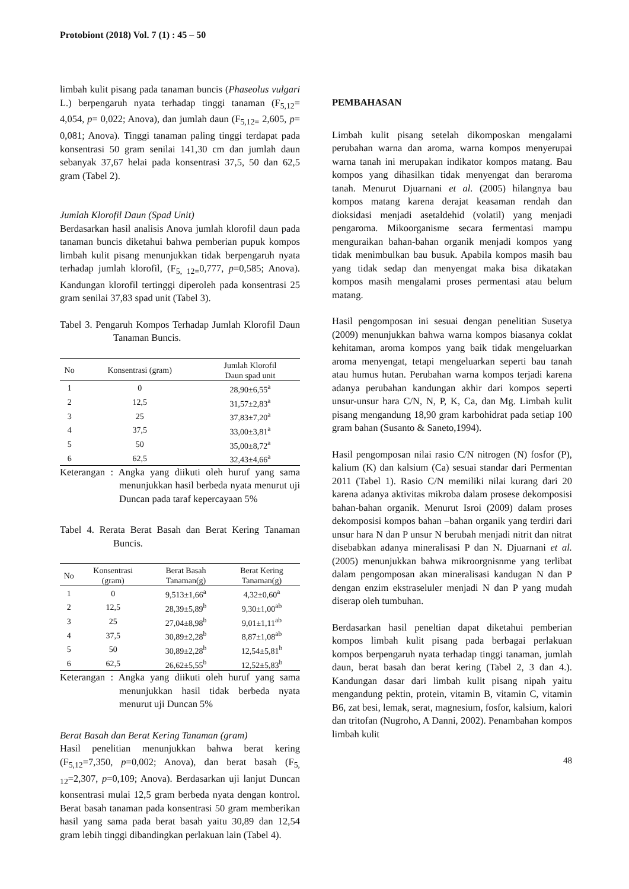Protobiont (2018) Vol. 7 (1) : 45 – 50
limbah kulit pisang pada tanaman buncis (Phaseolus vulgari L.) berpengaruh nyata terhadap tinggi tanaman (F<sub>5,12</sub>= 4,054, p= 0,022; Anova), dan jumlah daun (F<sub>5,12=</sub> 2,605, p= 0,081; Anova). Tinggi tanaman paling tinggi terdapat pada konsentrasi 50 gram senilai 141,30 cm dan jumlah daun sebanyak 37,67 helai pada konsentrasi 37,5, 50 dan 62,5 gram (Tabel 2).
Jumlah Klorofil Daun (Spad Unit)
Berdasarkan hasil analisis Anova jumlah klorofil daun pada tanaman buncis diketahui bahwa pemberian pupuk kompos limbah kulit pisang menunjukkan tidak berpengaruh nyata terhadap jumlah klorofil, (F<sub>5, 12=</sub>0,777, p=0,585; Anova). Kandungan klorofil tertinggi diperoleh pada konsentrasi 25 gram senilai 37,83 spad unit (Tabel 3).
Tabel 3. Pengaruh Kompos Terhadap Jumlah Klorofil Daun Tanaman Buncis.
| No | Konsentrasi (gram) | Jumlah Klorofil Daun spad unit |
| --- | --- | --- |
| 1 | 0 | 28,90±6,55<sup>a</sup> |
| 2 | 12,5 | 31,57±2,83<sup>a</sup> |
| 3 | 25 | 37,83±7,20<sup>a</sup> |
| 4 | 37,5 | 33,00±3,81<sup>a</sup> |
| 5 | 50 | 35,00±8,72<sup>a</sup> |
| 6 | 62,5 | 32,43±4,66<sup>a</sup> |
Keterangan : Angka yang diikuti oleh huruf yang sama menunjukkan hasil berbeda nyata menurut uji Duncan pada taraf kepercayaan 5%
Tabel 4. Rerata Berat Basah dan Berat Kering Tanaman Buncis.
| No | Konsentrasi (gram) | Berat Basah Tanaman(g) | Berat Kering Tanaman(g) |
| --- | --- | --- | --- |
| 1 | 0 | 9,513±1,66<sup>a</sup> | 4,32±0,60<sup>a</sup> |
| 2 | 12,5 | 28,39±5,89<sup>b</sup> | 9,30±1,00<sup>ab</sup> |
| 3 | 25 | 27,04±8,98<sup>b</sup> | 9,01±1,11<sup>ab</sup> |
| 4 | 37,5 | 30,89±2,28<sup>b</sup> | 8,87±1,08<sup>ab</sup> |
| 5 | 50 | 30,89±2,28<sup>b</sup> | 12,54±5,81<sup>b</sup> |
| 6 | 62,5 | 26,62±5,55<sup>b</sup> | 12,52±5,83<sup>b</sup> |
Keterangan : Angka yang diikuti oleh huruf yang sama menunjukkan hasil tidak berbeda nyata menurut uji Duncan 5%
Berat Basah dan Berat Kering Tanaman (gram)
Hasil penelitian menunjukkan bahwa berat kering (F<sub>5,12</sub>=7,350, p=0,002; Anova), dan berat basah (F<sub>5, 12</sub>=2,307, p=0,109; Anova). Berdasarkan uji lanjut Duncan konsentrasi mulai 12,5 gram berbeda nyata dengan kontrol. Berat basah tanaman pada konsentrasi 50 gram memberikan hasil yang sama pada berat basah yaitu 30,89 dan 12,54 gram lebih tinggi dibandingkan perlakuan lain (Tabel 4).
PEMBAHASAN
Limbah kulit pisang setelah dikomposkan mengalami perubahan warna dan aroma, warna kompos menyerupai warna tanah ini merupakan indikator kompos matang. Bau kompos yang dihasilkan tidak menyengat dan beraroma tanah. Menurut Djuarnani et al. (2005) hilangnya bau kompos matang karena derajat keasaman rendah dan dioksidasi menjadi asetaldehid (volatil) yang menjadi pengaroma. Mikoorganisme secara fermentasi mampu menguraikan bahan-bahan organik menjadi kompos yang tidak menimbulkan bau busuk. Apabila kompos masih bau yang tidak sedap dan menyengat maka bisa dikatakan kompos masih mengalami proses permentasi atau belum matang.
Hasil pengomposan ini sesuai dengan penelitian Susetya (2009) menunjukkan bahwa warna kompos biasanya coklat kehitaman, aroma kompos yang baik tidak mengeluarkan aroma menyengat, tetapi mengeluarkan seperti bau tanah atau humus hutan. Perubahan warna kompos terjadi karena adanya perubahan kandungan akhir dari kompos seperti unsur-unsur hara C/N, N, P, K, Ca, dan Mg. Limbah kulit pisang mengandung 18,90 gram karbohidrat pada setiap 100 gram bahan (Susanto & Saneto,1994).
Hasil pengomposan nilai rasio C/N nitrogen (N) fosfor (P), kalium (K) dan kalsium (Ca) sesuai standar dari Permentan 2011 (Tabel 1). Rasio C/N memiliki nilai kurang dari 20 karena adanya aktivitas mikroba dalam prosese dekomposisi bahan-bahan organik. Menurut Isroi (2009) dalam proses dekomposisi kompos bahan –bahan organik yang terdiri dari unsur hara N dan P unsur N berubah menjadi nitrit dan nitrat disebabkan adanya mineralisasi P dan N. Djuarnani et al. (2005) menunjukkan bahwa mikroorgnisnme yang terlibat dalam pengomposan akan mineralisasi kandugan N dan P dengan enzim ekstraseluler menjadi N dan P yang mudah diserap oleh tumbuhan.
Berdasarkan hasil peneltian dapat diketahui pemberian kompos limbah kulit pisang pada berbagai perlakuan kompos berpengaruh nyata terhadap tinggi tanaman, jumlah daun, berat basah dan berat kering (Tabel 2, 3 dan 4.). Kandungan dasar dari limbah kulit pisang nipah yaitu mengandung pektin, protein, vitamin B, vitamin C, vitamin B6, zat besi, lemak, serat, magnesium, fosfor, kalsium, kalori dan tritofan (Nugroho, A Danni, 2002). Penambahan kompos limbah kulit
48